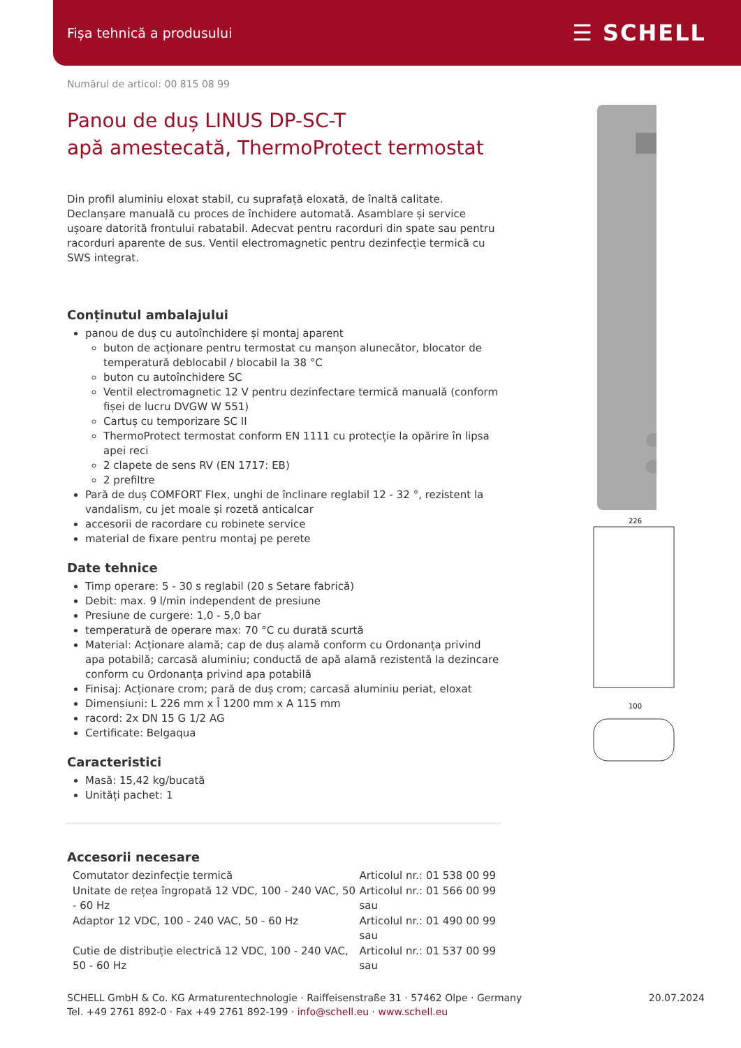Fișa tehnică a produsului ☰ SCHELL
226
100
Numărul de articol: 00 815 08 99
Panou de duș LINUS DP-SC-T
apă amestecată, ThermoProtect termostat
Din profil aluminiu eloxat stabil, cu suprafață eloxată, de înaltă calitate. Declanșare manuală cu proces de închidere automată. Asamblare și service ușoare datorită frontului rabatabil. Adecvat pentru racorduri din spate sau pentru racorduri aparente de sus. Ventil electromagnetic pentru dezinfecție termică cu SWS integrat.
Conținutul ambalajului
panou de duș cu autoînchidere și montaj aparent
buton de acționare pentru termostat cu manșon alunecător, blocator de temperatură deblocabil / blocabil la 38 °C
buton cu autoînchidere SC
Ventil electromagnetic 12 V pentru dezinfectare termică manuală (conform fișei de lucru DVGW W 551)
Cartuș cu temporizare SC II
ThermoProtect termostat conform EN 1111 cu protecție la opărire în lipsa apei reci
2 clapete de sens RV (EN 1717: EB)
2 prefiltre
Pară de duș COMFORT Flex, unghi de înclinare reglabil 12 - 32 °, rezistent la vandalism, cu jet moale și rozetă anticalcar
accesorii de racordare cu robinete service
material de fixare pentru montaj pe perete
Date tehnice
Timp operare: 5 - 30 s reglabil (20 s Setare fabrică)
Debit: max. 9 l/min independent de presiune
Presiune de curgere: 1,0 - 5,0 bar
temperatură de operare max: 70 °C cu durată scurtă
Material: Acționare alamă; cap de duș alamă conform cu Ordonanța privind apa potabilă; carcasă aluminiu; conductă de apă alamă rezistentă la dezincare conform cu Ordonanța privind apa potabilă
Finisaj: Acționare crom; pară de duș crom; carcasă aluminiu periat, eloxat
Dimensiuni: L 226 mm x Î 1200 mm x A 115 mm
racord: 2x DN 15 G 1/2 AG
Certificate: Belgaqua
Caracteristici
Masă: 15,42 kg/bucată
Unități pachet: 1
Accesorii necesare
| Comutator dezinfecție termică | Articolul nr.: 01 538 00 99 |
| Unitate de rețea îngropată 12 VDC, 100 - 240 VAC, 50 - 60 Hz | Articolul nr.: 01 566 00 99 sau |
| Adaptor 12 VDC, 100 - 240 VAC, 50 - 60 Hz | Articolul nr.: 01 490 00 99 sau |
| Cutie de distribuție electrică 12 VDC, 100 - 240 VAC, 50 - 60 Hz | Articolul nr.: 01 537 00 99 sau |
SCHELL GmbH & Co. KG Armaturentechnologie · Raiffeisenstraße 31 · 57462 Olpe · Germany
Tel. +49 2761 892-0 · Fax +49 2761 892-199 · info@schell.eu · www.schell.eu
20.07.2024